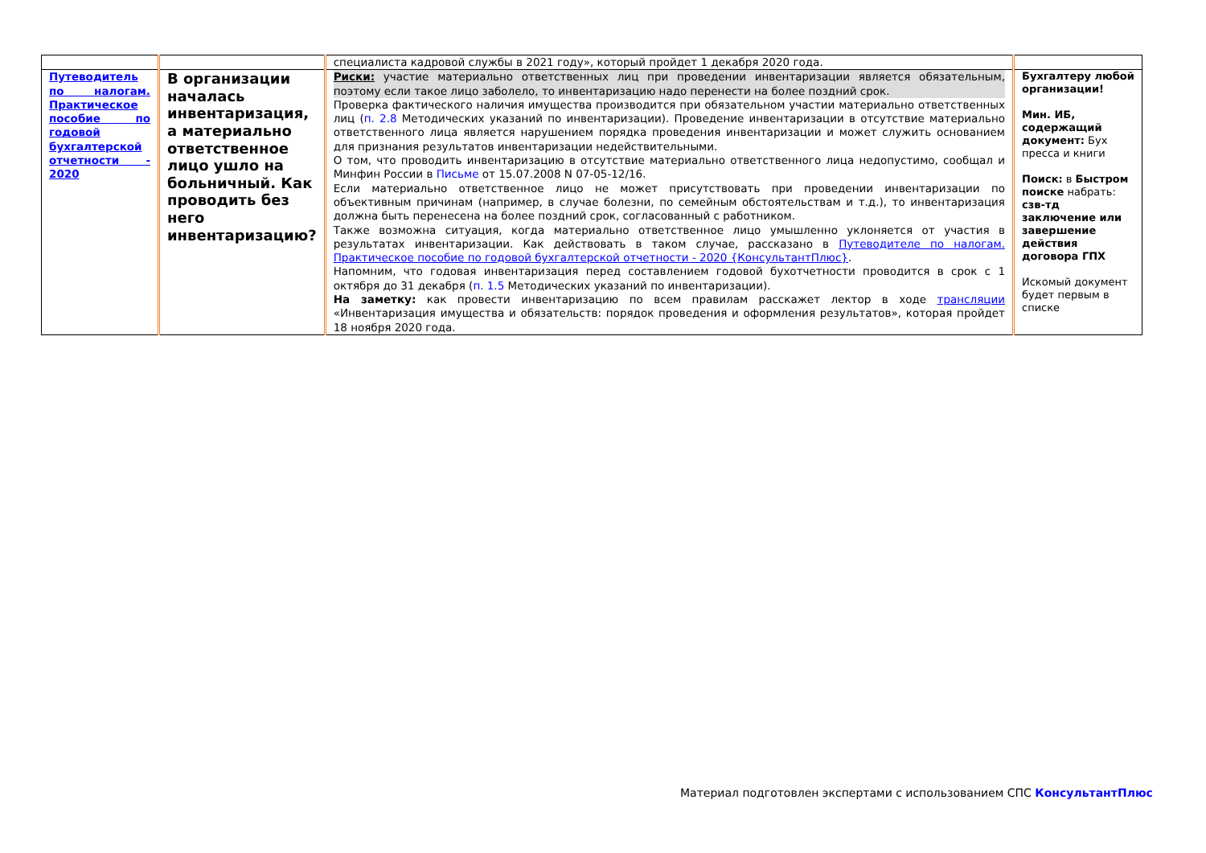| | | специалиста кадровой службы в 2021 году», который пройдет 1 декабря 2020 года. | |
| Путеводитель по налогам. Практическое пособие по годовой бухгалтерской отчетности - 2020 | В организации началась инвентаризация, а материально ответственное лицо ушло на больничный. Как проводить без него инвентаризацию? | Риски: участие материально ответственных лиц при проведении инвентаризации является обязательным, поэтому если такое лицо заболело, то инвентаризацию надо перенести на более поздний срок. Проверка фактического наличия имущества производится при обязательном участии материально ответственных лиц ( п. 2.8 Методических указаний по инвентаризации). Проведение инвентаризации в отсутствие материально ответственного лица является нарушением порядка проведения инвентаризации и может служить основанием для признания результатов инвентаризации недействительными. О том, что проводить инвентаризацию в отсутствие материально ответственного лица недопустимо, сообщал и Минфин России в Письме от 15.07.2008 N 07-05-12/16. Если материально ответственное лицо не может присутствовать при проведении инвентаризации по объективным причинам (например, в случае болезни, по семейным обстоятельствам и т.д.), то инвентаризация должна быть перенесена на более поздний срок, согласованный с работником. Также возможна ситуация, когда материально ответственное лицо умышленно уклоняется от участия в результатах инвентаризации. Как действовать в таком случае, рассказано в Путеводителе по налогам. Практическое пособие по годовой бухгалтерской отчетности - 2020 {КонсультантПлюс} . Напомним, что годовая инвентаризация перед составлением годовой бухотчетности проводится в срок с 1 октября до 31 декабря ( п. 1.5 Методических указаний по инвентаризации). На заметку: как провести инвентаризацию по всем правилам расскажет лектор в ходе трансляции «Инвентаризация имущества и обязательств: порядок проведения и оформления результатов», которая пройдет 18 ноября 2020 года. | Бухгалтеру любой организации! Мин. ИБ, содержащий документ: Бух пресса и книги Поиск: в Быстром поиске набрать: сзв-тд заключение или завершение действия договора ГПХ Искомый документ будет первым в списке |
Материал подготовлен экспертами с использованием СПС КонсультантПлюс